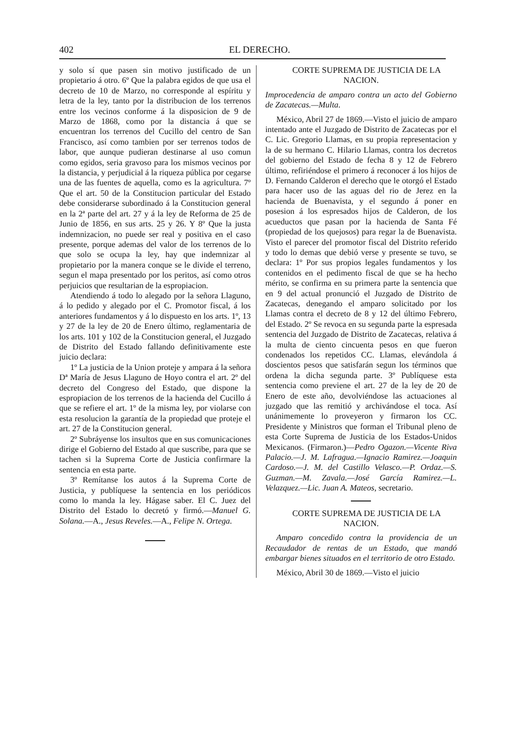402 EL DERECHO.
y solo sí que pasen sin motivo justificado de un propietario á otro. 6º Que la palabra egidos de que usa el decreto de 10 de Marzo, no corresponde al espíritu y letra de la ley, tanto por la distribucion de los terrenos entre los vecinos conforme á la disposicion de 9 de Marzo de 1868, como por la distancia á que se encuentran los terrenos del Cucillo del centro de San Francisco, así como tambien por ser terrenos todos de labor, que aunque pudieran destinarse al uso comun como egidos, seria gravoso para los mismos vecinos por la distancia, y perjudicial á la riqueza pública por cegarse una de las fuentes de aquella, como es la agricultura. 7º Que el art. 50 de la Constitucion particular del Estado debe considerarse subordinado á la Constitucion general en la 2ª parte del art. 27 y á la ley de Reforma de 25 de Junio de 1856, en sus arts. 25 y 26. Y 8º Que la justa indemnizacion, no puede ser real y positiva en el caso presente, porque ademas del valor de los terrenos de lo que solo se ocupa la ley, hay que indemnizar al propietario por la manera conque se le divide el terreno, segun el mapa presentado por los peritos, así como otros perjuicios que resultarian de la espropiacion.
Atendiendo á todo lo alegado por la señora Llaguno, á lo pedido y alegado por el C. Promotor fiscal, á los anteriores fundamentos y á lo dispuesto en los arts. 1º, 13 y 27 de la ley de 20 de Enero último, reglamentaria de los arts. 101 y 102 de la Constitucion general, el Juzgado de Distrito del Estado fallando definitivamente este juicio declara:
1º La justicia de la Union proteje y ampara á la señora Dª María de Jesus Llaguno de Hoyo contra el art. 2º del decreto del Congreso del Estado, que dispone la espropiacion de los terrenos de la hacienda del Cucillo á que se refiere el art. 1º de la misma ley, por violarse con esta resolucion la garantía de la propiedad que proteje el art. 27 de la Constitucion general.
2º Subráyense los insultos que en sus comunicaciones dirige el Gobierno del Estado al que suscribe, para que se tachen si la Suprema Corte de Justicia confirmare la sentencia en esta parte.
3º Remítanse los autos á la Suprema Corte de Justicia, y publíquese la sentencia en los periódicos como lo manda la ley. Hágase saber. El C. Juez del Distrito del Estado lo decretó y firmó.—Manuel G. Solana.—A., Jesus Reveles.—A., Felipe N. Ortega.
CORTE SUPREMA DE JUSTICIA DE LA NACION.
Improcedencia de amparo contra un acto del Gobierno de Zacatecas.—Multa.
México, Abril 27 de 1869.—Visto el juicio de amparo intentado ante el Juzgado de Distrito de Zacatecas por el C. Lic. Gregorio Llamas, en su propia representacion y la de su hermano C. Hilario Llamas, contra los decretos del gobierno del Estado de fecha 8 y 12 de Febrero último, refiriéndose el primero á reconocer á los hijos de D. Fernando Calderon el derecho que le otorgó el Estado para hacer uso de las aguas del rio de Jerez en la hacienda de Buenavista, y el segundo á poner en posesion á los espresados hijos de Calderon, de los acueductos que pasan por la hacienda de Santa Fé (propiedad de los quejosos) para regar la de Buenavista. Visto el parecer del promotor fiscal del Distrito referido y todo lo demas que debió verse y presente se tuvo, se declara: 1º Por sus propios legales fundamentos y los contenidos en el pedimento fiscal de que se ha hecho mérito, se confirma en su primera parte la sentencia que en 9 del actual pronunció el Juzgado de Distrito de Zacatecas, denegando el amparo solicitado por los Llamas contra el decreto de 8 y 12 del último Febrero, del Estado. 2º Se revoca en su segunda parte la espresada sentencia del Juzgado de Distrito de Zacatecas, relativa á la multa de ciento cincuenta pesos en que fueron condenados los repetidos CC. Llamas, elevándola á doscientos pesos que satisfarán segun los términos que ordena la dicha segunda parte. 3º Publíquese esta sentencia como previene el art. 27 de la ley de 20 de Enero de este año, devolviéndose las actuaciones al juzgado que las remitió y archivándose el toca. Así unánimemente lo proveyeron y firmaron los CC. Presidente y Ministros que forman el Tribunal pleno de esta Corte Suprema de Justicia de los Estados-Unidos Mexicanos. (Firmaron.)—Pedro Ogazon.—Vicente Riva Palacio.—J. M. Lafragua.—Ignacio Ramirez.—Joaquin Cardoso.—J. M. del Castillo Velasco.—P. Ordaz.—S. Guzman.—M. Zavala.—José García Ramirez.—L. Velazquez.—Lic. Juan A. Mateos, secretario.
CORTE SUPREMA DE JUSTICIA DE LA NACION.
Amparo concedido contra la providencia de un Recaudador de rentas de un Estado, que mandó embargar bienes situados en el territorio de otro Estado.
México, Abril 30 de 1869.—Visto el juicio